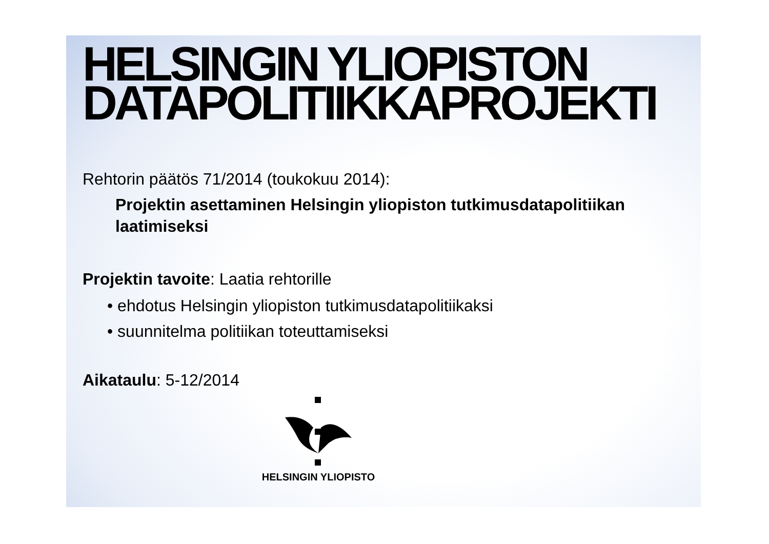HELSINGIN YLIOPISTON
DATAPOLITIIKKAPROJEKTI
Rehtorin päätös 71/2014 (toukokuu 2014):
Projektin asettaminen Helsingin yliopiston tutkimusdatapolitiikan laatimiseksi
Projektin tavoite: Laatia rehtorille
• ehdotus Helsingin yliopiston tutkimusdatapolitiikaksi
• suunnitelma politiikan toteuttamiseksi
Aikataulu: 5-12/2014
HELSINGIN YLIOPISTO